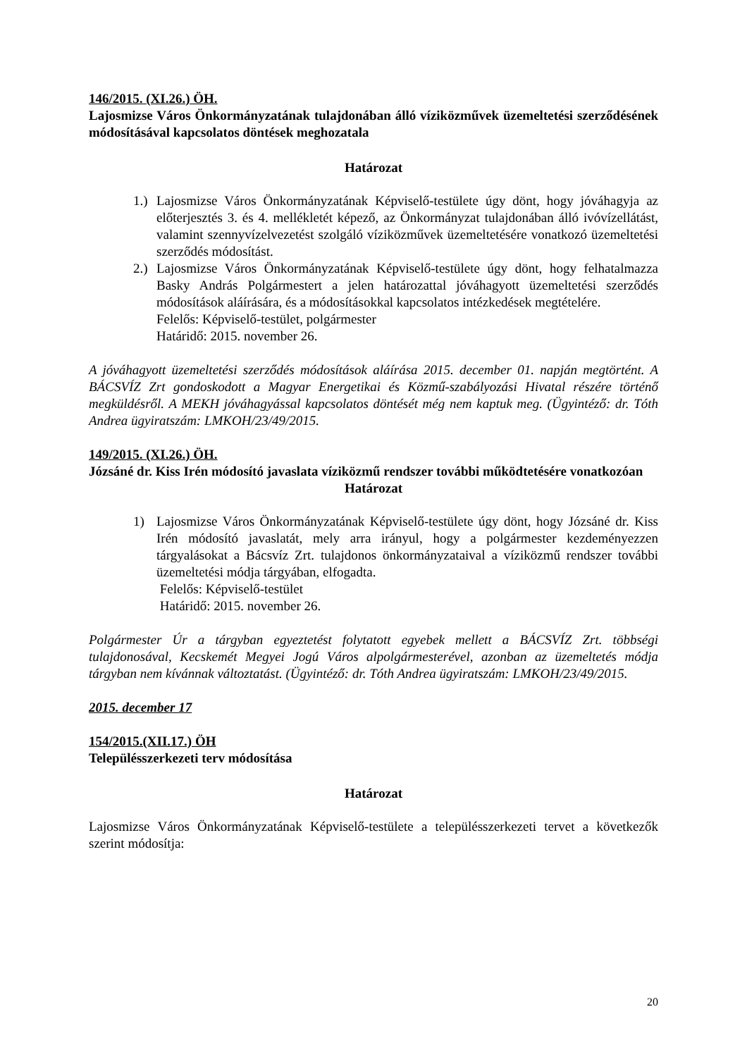146/2015. (XI.26.) ÖH.
Lajosmizse Város Önkormányzatának tulajdonában álló víziközművek üzemeltetési szerződésének módosításával kapcsolatos döntések meghozatala
Határozat
1.) Lajosmizse Város Önkormányzatának Képviselő-testülete úgy dönt, hogy jóváhagyja az előterjesztés 3. és 4. mellékletét képező, az Önkormányzat tulajdonában álló ivóvízellátást, valamint szennyvízelvezetést szolgáló víziközművek üzemeltetésére vonatkozó üzemeltetési szerződés módosítást.
2.) Lajosmizse Város Önkormányzatának Képviselő-testülete úgy dönt, hogy felhatalmazza Basky András Polgármestert a jelen határozattal jóváhagyott üzemeltetési szerződés módosítások aláírására, és a módosításokkal kapcsolatos intézkedések megtételére.
Felelős: Képviselő-testület, polgármester
Határidő: 2015. november 26.
A jóváhagyott üzemeltetési szerződés módosítások aláírása 2015. december 01. napján megtörtént. A BÁCSVÍZ Zrt gondoskodott a Magyar Energetikai és Közmű-szabályozási Hivatal részére történő megküldésről. A MEKH jóváhagyással kapcsolatos döntését még nem kaptuk meg. (Ügyintéző: dr. Tóth Andrea ügyiratszám: LMKOH/23/49/2015.
149/2015. (XI.26.) ÖH.
Józsáné dr. Kiss Irén módosító javaslata víziközmű rendszer további működtetésére vonatkozóan
Határozat
1) Lajosmizse Város Önkormányzatának Képviselő-testülete úgy dönt, hogy Józsáné dr. Kiss Irén módosító javaslatát, mely arra irányul, hogy a polgármester kezdeményezzen tárgyalásokat a Bácsvíz Zrt. tulajdonos önkormányzataival a víziközmű rendszer további üzemeltetési módja tárgyában, elfogadta.
Felelős: Képviselő-testület
Határidő: 2015. november 26.
Polgármester Úr a tárgyban egyeztetést folytatott egyebek mellett a BÁCSVÍZ Zrt. többségi tulajdonosával, Kecskemét Megyei Jogú Város alpolgármesterével, azonban az üzemeltetés módja tárgyban nem kívánnak változtatást. (Ügyintéző: dr. Tóth Andrea ügyiratszám: LMKOH/23/49/2015.
2015. december 17
154/2015.(XII.17.) ÖH
Településszerkezeti terv módosítása
Határozat
Lajosmizse Város Önkormányzatának Képviselő-testülete a településszerkezeti tervet a következők szerint módosítja:
20